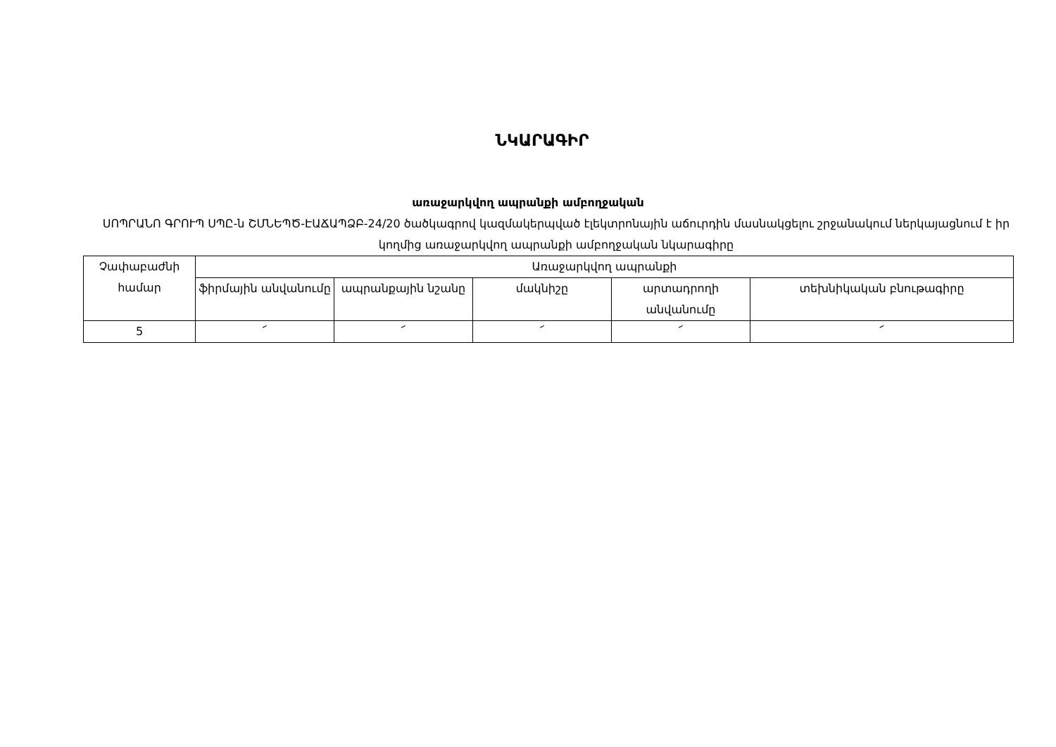ՆԿԱՐԱԳԻՐ
առաջարկվող ապրանքի ամբողջական
ՍՈՊՐԱՆՈ ԳՐՈՒՊ ՍՊԸ-ն ՇՄՆԵՊԾ-ԷԱՃԱՊՁԲ-24/20 ծածկագրով կազմակերպված էլեկտրոնային աճուրդին մասնակցելու շրջանակում ներկայացնում է իր կողմից առաջարկվող ապրանքի ամբողջական նկարագիրը
| Չափաբաժնի համար | Առաջարկվող ապրանքի | | | | |
| --- | --- | --- | --- | --- | --- |
| | ֆիրմային անվանումը | ապրանքային նշանը | մակնիշը | արտադրողի անվանումը | տեխնիկական բնութագիրը |
| 5 | ՜ | ՜ | ՜ | ՜ | ՜ |